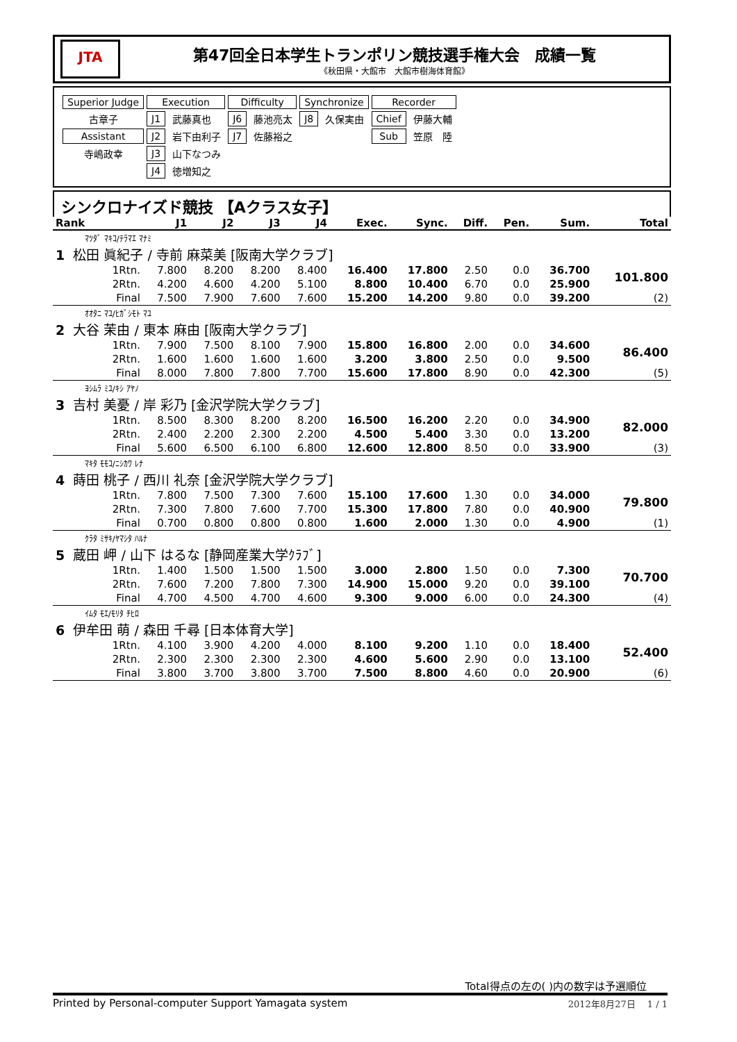JTA
第47回全日本学生トランポリン競技選手権大会　成績一覧
《秋田県・大館市　大館市樹海体育館》
| Superior Judge | Execution | | Difficulty | | Synchronize | | Recorder | |
| 古章子 | J1 | 武藤真也 | J6 | 藤池亮太 | J8 | 久保実由 | Chief | 伊藤大輔 |
| Assistant | J2 | 岩下由利子 | J7 | 佐藤裕之 | | | Sub | 笠原 陸 |
| 寺嶋政幸 | J3 | 山下なつみ | | | | | | |
| | J4 | 徳増知之 | | | | | | |
シンクロナイズド競技 【Aクラス女子】
| Rank | | J1 | J2 | J3 | J4 | Exec. | Sync. | Diff. | Pen. | Sum. | Total |
| --- | --- | --- | --- | --- | --- | --- | --- | --- | --- | --- | --- |
| ﾏﾂﾀﾞ ﾏｷｺ/ﾃﾗﾏｴ ﾏﾅﾐ | | | | | | | | | | | |
| 1 松田 眞紀子 / 寺前 麻菜美 [阪南大学クラブ] | | | | | | | | | | | |
| | 1Rtn. | 7.800 | 8.200 | 8.200 | 8.400 | 16.400 | 17.800 | 2.50 | 0.0 | 36.700 | 101.800 |
| | 2Rtn. | 4.200 | 4.600 | 4.200 | 5.100 | 8.800 | 10.400 | 6.70 | 0.0 | 25.900 | |
| | Final | 7.500 | 7.900 | 7.600 | 7.600 | 15.200 | 14.200 | 9.80 | 0.0 | 39.200 | (2) |
| ｵｵﾀﾆ ﾏﾕ/ﾋｶﾞｼﾓﾄ ﾏﾕ | | | | | | | | | | | |
| 2 大谷 茉由 / 東本 麻由 [阪南大学クラブ] | | | | | | | | | | | |
| | 1Rtn. | 7.900 | 7.500 | 8.100 | 7.900 | 15.800 | 16.800 | 2.00 | 0.0 | 34.600 | 86.400 |
| | 2Rtn. | 1.600 | 1.600 | 1.600 | 1.600 | 3.200 | 3.800 | 2.50 | 0.0 | 9.500 | |
| | Final | 8.000 | 7.800 | 7.800 | 7.700 | 15.600 | 17.800 | 8.90 | 0.0 | 42.300 | (5) |
| ﾖｼﾑﾗ ﾐﾕ/ｷｼ ｱﾔﾉ | | | | | | | | | | | |
| 3 吉村 美憂 / 岸 彩乃 [金沢学院大学クラブ] | | | | | | | | | | | |
| | 1Rtn. | 8.500 | 8.300 | 8.200 | 8.200 | 16.500 | 16.200 | 2.20 | 0.0 | 34.900 | 82.000 |
| | 2Rtn. | 2.400 | 2.200 | 2.300 | 2.200 | 4.500 | 5.400 | 3.30 | 0.0 | 13.200 | |
| | Final | 5.600 | 6.500 | 6.100 | 6.800 | 12.600 | 12.800 | 8.50 | 0.0 | 33.900 | (3) |
| ﾏｷﾀ ﾓﾓｺ/ﾆｼｶﾜ ﾚﾅ | | | | | | | | | | | |
| 4 蒔田 桃子 / 西川 礼奈 [金沢学院大学クラブ] | | | | | | | | | | | |
| | 1Rtn. | 7.800 | 7.500 | 7.300 | 7.600 | 15.100 | 17.600 | 1.30 | 0.0 | 34.000 | 79.800 |
| | 2Rtn. | 7.300 | 7.800 | 7.600 | 7.700 | 15.300 | 17.800 | 7.80 | 0.0 | 40.900 | |
| | Final | 0.700 | 0.800 | 0.800 | 0.800 | 1.600 | 2.000 | 1.30 | 0.0 | 4.900 | (1) |
| ｸﾗﾀ ﾐｻｷ/ﾔﾏｼﾀ ﾊﾙﾅ | | | | | | | | | | | |
| 5 蔵田 岬 / 山下 はるな [静岡産業大学ｸﾗﾌﾞ] | | | | | | | | | | | |
| | 1Rtn. | 1.400 | 1.500 | 1.500 | 1.500 | 3.000 | 2.800 | 1.50 | 0.0 | 7.300 | 70.700 |
| | 2Rtn. | 7.600 | 7.200 | 7.800 | 7.300 | 14.900 | 15.000 | 9.20 | 0.0 | 39.100 | |
| | Final | 4.700 | 4.500 | 4.700 | 4.600 | 9.300 | 9.000 | 6.00 | 0.0 | 24.300 | (4) |
| ｲﾑﾀ ﾓｴ/ﾓﾘﾀ ﾁﾋﾛ | | | | | | | | | | | |
| 6 伊牟田 萌 / 森田 千尋 [日本体育大学] | | | | | | | | | | | |
| | 1Rtn. | 4.100 | 3.900 | 4.200 | 4.000 | 8.100 | 9.200 | 1.10 | 0.0 | 18.400 | 52.400 |
| | 2Rtn. | 2.300 | 2.300 | 2.300 | 2.300 | 4.600 | 5.600 | 2.90 | 0.0 | 13.100 | |
| | Final | 3.800 | 3.700 | 3.800 | 3.700 | 7.500 | 8.800 | 4.60 | 0.0 | 20.900 | (6) |
Total得点の左の( )内の数字は予選順位
Printed by Personal-computer Support Yamagata system 2012年8月27日　 1 / 1